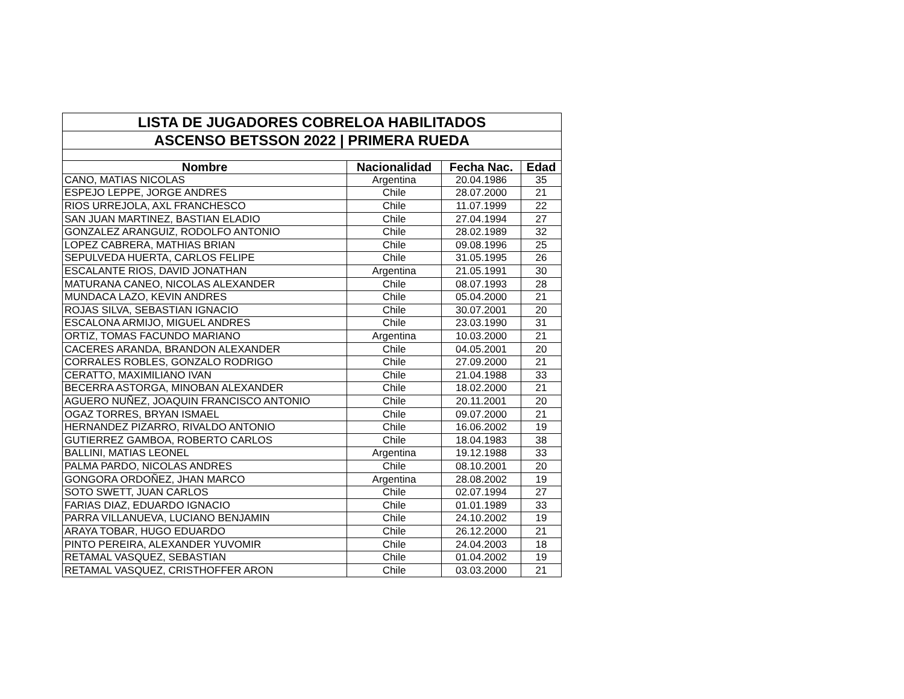| LISTA DE JUGADORES COBRELOA HABILITADOS | | | |
| --- | --- | --- | --- |
| ASCENSO BETSSON 2022 / PRIMERA RUEDA | | | |
| Nombre | Nacionalidad | Fecha Nac. | Edad |
| CANO, MATIAS NICOLAS | Argentina | 20.04.1986 | 35 |
| ESPEJO LEPPE, JORGE ANDRES | Chile | 28.07.2000 | 21 |
| RIOS URREJOLA, AXL FRANCHESCO | Chile | 11.07.1999 | 22 |
| SAN JUAN MARTINEZ, BASTIAN ELADIO | Chile | 27.04.1994 | 27 |
| GONZALEZ ARANGUIZ, RODOLFO ANTONIO | Chile | 28.02.1989 | 32 |
| LOPEZ CABRERA, MATHIAS BRIAN | Chile | 09.08.1996 | 25 |
| SEPULVEDA HUERTA, CARLOS FELIPE | Chile | 31.05.1995 | 26 |
| ESCALANTE RIOS, DAVID JONATHAN | Argentina | 21.05.1991 | 30 |
| MATURANA CANEO, NICOLAS ALEXANDER | Chile | 08.07.1993 | 28 |
| MUNDACA LAZO, KEVIN ANDRES | Chile | 05.04.2000 | 21 |
| ROJAS SILVA, SEBASTIAN IGNACIO | Chile | 30.07.2001 | 20 |
| ESCALONA ARMIJO, MIGUEL ANDRES | Chile | 23.03.1990 | 31 |
| ORTIZ, TOMAS FACUNDO MARIANO | Argentina | 10.03.2000 | 21 |
| CACERES ARANDA, BRANDON ALEXANDER | Chile | 04.05.2001 | 20 |
| CORRALES ROBLES, GONZALO RODRIGO | Chile | 27.09.2000 | 21 |
| CERATTO, MAXIMILIANO IVAN | Chile | 21.04.1988 | 33 |
| BECERRA ASTORGA, MINOBAN ALEXANDER | Chile | 18.02.2000 | 21 |
| AGUERO NUÑEZ, JOAQUIN FRANCISCO ANTONIO | Chile | 20.11.2001 | 20 |
| OGAZ TORRES, BRYAN ISMAEL | Chile | 09.07.2000 | 21 |
| HERNANDEZ PIZARRO, RIVALDO ANTONIO | Chile | 16.06.2002 | 19 |
| GUTIERREZ GAMBOA, ROBERTO CARLOS | Chile | 18.04.1983 | 38 |
| BALLINI, MATIAS LEONEL | Argentina | 19.12.1988 | 33 |
| PALMA PARDO, NICOLAS ANDRES | Chile | 08.10.2001 | 20 |
| GONGORA ORDOÑEZ, JHAN MARCO | Argentina | 28.08.2002 | 19 |
| SOTO SWETT, JUAN CARLOS | Chile | 02.07.1994 | 27 |
| FARIAS DIAZ, EDUARDO IGNACIO | Chile | 01.01.1989 | 33 |
| PARRA VILLANUEVA, LUCIANO BENJAMIN | Chile | 24.10.2002 | 19 |
| ARAYA TOBAR, HUGO EDUARDO | Chile | 26.12.2000 | 21 |
| PINTO PEREIRA, ALEXANDER YUVOMIR | Chile | 24.04.2003 | 18 |
| RETAMAL VASQUEZ, SEBASTIAN | Chile | 01.04.2002 | 19 |
| RETAMAL VASQUEZ, CRISTHOFFER ARON | Chile | 03.03.2000 | 21 |